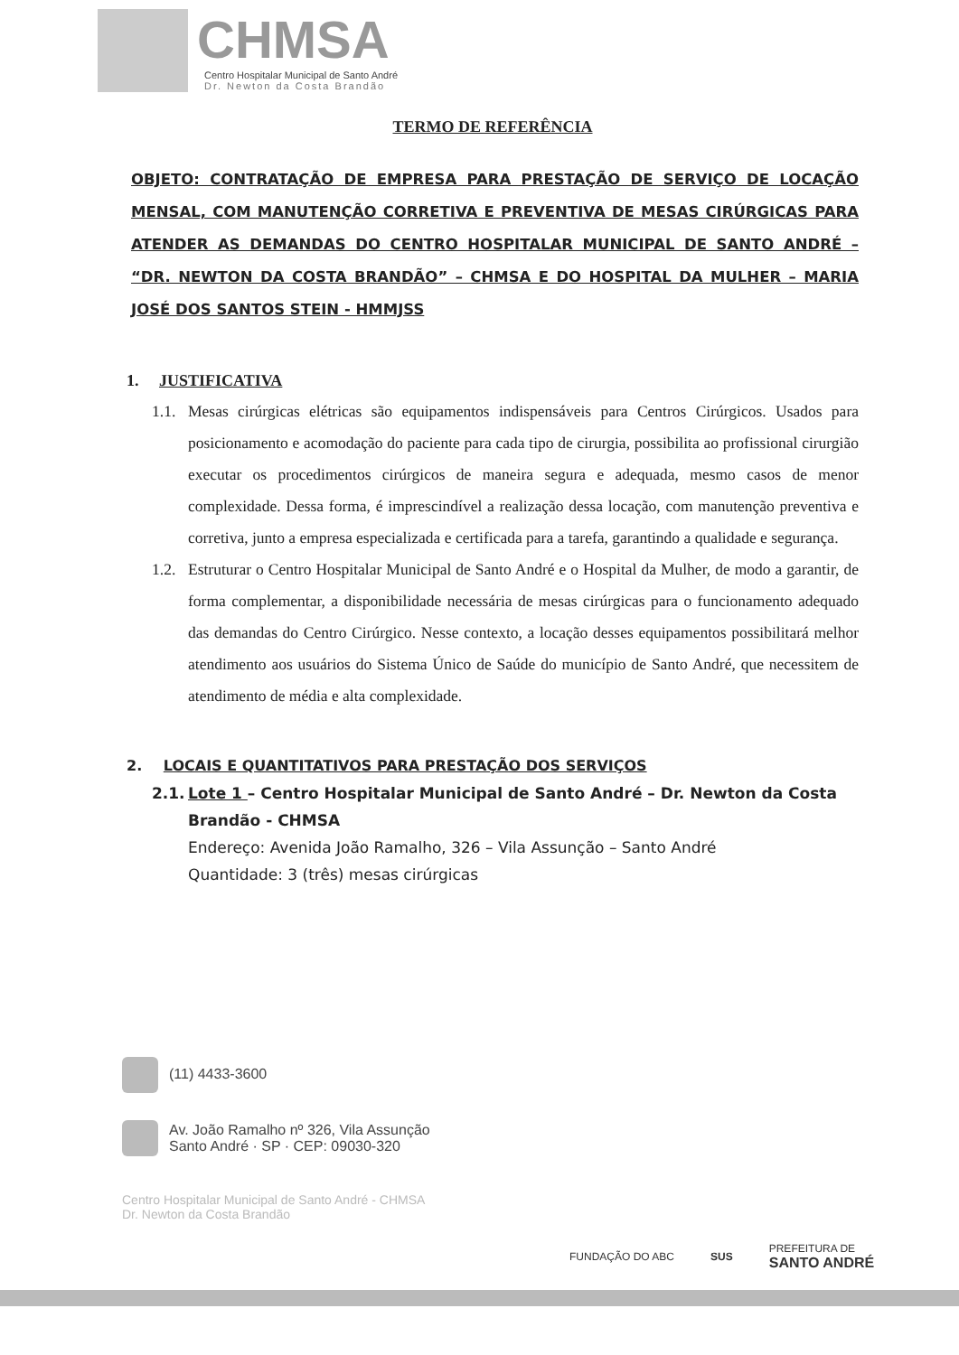CHMSA
Centro Hospitalar Municipal de Santo André
Dr. Newton da Costa Brandão
TERMO DE REFERÊNCIA
OBJETO: CONTRATAÇÃO DE EMPRESA PARA PRESTAÇÃO DE SERVIÇO DE LOCAÇÃO MENSAL, COM MANUTENÇÃO CORRETIVA E PREVENTIVA DE MESAS CIRÚRGICAS PARA ATENDER AS DEMANDAS DO CENTRO HOSPITALAR MUNICIPAL DE SANTO ANDRÉ – “DR. NEWTON DA COSTA BRANDÃO” – CHMSA E DO HOSPITAL DA MULHER – MARIA JOSÉ DOS SANTOS STEIN - HMMJSS
1. JUSTIFICATIVA
1.1.
Mesas cirúrgicas elétricas são equipamentos indispensáveis para Centros Cirúrgicos. Usados para posicionamento e acomodação do paciente para cada tipo de cirurgia, possibilita ao profissional cirurgião executar os procedimentos cirúrgicos de maneira segura e adequada, mesmo casos de menor complexidade. Dessa forma, é imprescindível a realização dessa locação, com manutenção preventiva e corretiva, junto a empresa especializada e certificada para a tarefa, garantindo a qualidade e segurança.
1.2.
Estruturar o Centro Hospitalar Municipal de Santo André e o Hospital da Mulher, de modo a garantir, de forma complementar, a disponibilidade necessária de mesas cirúrgicas para o funcionamento adequado das demandas do Centro Cirúrgico. Nesse contexto, a locação desses equipamentos possibilitará melhor atendimento aos usuários do Sistema Único de Saúde do município de Santo André, que necessitem de atendimento de média e alta complexidade.
2. LOCAIS E QUANTITATIVOS PARA PRESTAÇÃO DOS SERVIÇOS
2.1.
Lote 1 – Centro Hospitalar Municipal de Santo André – Dr. Newton da Costa Brandão - CHMSA
Endereço: Avenida João Ramalho, 326 – Vila Assunção – Santo André
Quantidade: 3 (três) mesas cirúrgicas
(11) 4433-3600
Av. João Ramalho nº 326, Vila Assunção
Santo André · SP · CEP: 09030-320
Centro Hospitalar Municipal de Santo André - CHMSA
Dr. Newton da Costa Brandão
FUNDAÇÃO DO ABC SUS PREFEITURA DE
SANTO ANDRÉ